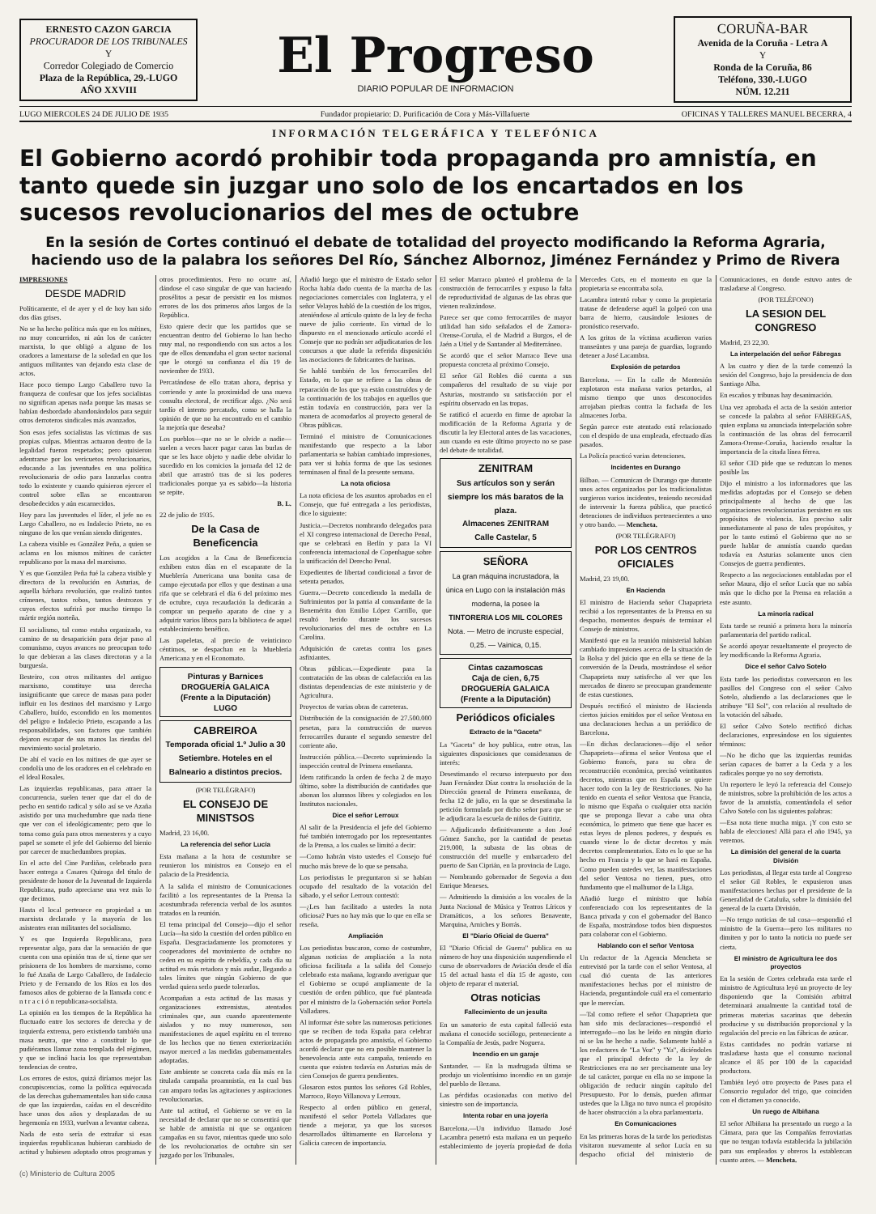ERNESTO CAZON GARCIA
PROCURADOR DE LOS TRIBUNALES
Y
Corredor Colegiado de Comercio
Plaza de la República, 29.-LUGO
AÑO XXVIII
El Progreso
DIARIO POPULAR DE INFORMACION
CORUÑA-BAR
Avenida de la Coruña - Letra A
Y
Ronda de la Coruña, 86
Teléfono, 330.-LUGO
NÚM. 12.211
LUGO MIERCOLES 24 DE JULIO DE 1935 Fundador propietario: D. Purificación de Cora y Más-Villafuerte OFICINAS Y TALLERES MANUEL BECERRA, 4
INFORMACIÓN TELGERÁFICA Y TELEFÓNICA
El Gobierno acordó prohibir toda propaganda pro amnistía, en tanto quede sin juzgar uno solo de los encartados en los sucesos revolucionarios del mes de octubre
En la sesión de Cortes continuó el debate de totalidad del proyecto modificando la Reforma Agraria, haciendo uso de la palabra los señores Del Río, Sánchez Albornoz, Jiménez Fernández y Primo de Rivera
IMPRESIONES
DESDE MADRID
Políticamente, el de ayer y el de hoy han sido dos días grises.
No se ha hecho política más que en los mítines, no muy concurridos, ni aún los de carácter marxista, lo que obligó a alguno de los oradores a lamentarse de la soledad en que los antiguos militantes van dejando esta clase de actos.
Hace poco tiempo Largo Caballero tuvo la franqueza de confesar que los jefes socialistas no significan apenas nada porque las masas se habían desbordado abandonándolos para seguir otros derroteros sindicales más avanzados.
Son esos jefes socialistas las víctimas de sus propias culpas. Mientras actuaron dentro de la legalidad fueron respetados; pero quisieron adentrarse por los vericuetos revolucionarios, educando a las juventudes en una política revolucionaria de odio para lanzarlas contra todo lo existente y cuando quisieron ejercer el control sobre ellas se encontraron desobedecidos y aún escarnecidos.
Hoy para las juventudes el líder, el jefe no es Largo Caballero, no es Indalecio Prieto, no es ninguno de los que venían siendo dirigentes.
La cabeza visible es González Peña, a quien se aclama en los mismos mítines de carácter republicano por la masa del marxismo.
Y es que González Peña fué la cabeza visible y directora de la revolución en Asturias, de aquella bárbara revolución, que realizó tantos crímenes, tantos robos, tantos destrozos y cuyos efectos sufrirá por mucho tiempo la mártir región norteña.
El socialismo, tal como estaba organizado, va camino de su desaparición para dejar paso al comunismo, cuyos avances no preocupan todo lo que debieran a las clases directoras y a la burguesía.
Besteiro, con otros militantes del antiguo marxismo, constituye una derecha insignificante que carece de masas para poder influir en los destinos del marxismo y Largo Caballero, huído, escondido en los momentos del peligro e Indalecio Prieto, escapando a las responsabilidades, son factores que también dejaron escapar de sus manos las riendas del movimiento social proletario.
De ahí el vacío en los mitines de que ayer se condolía uno de los oradores en el celebrado en el Ideal Rosales.
Las izquierdas republicanas, para atraer la concurrencia, suelen tener que dar el do de pecho en sentido radical y sólo así se ve Azaña asistido por una muchedumbre que nada tiene que ver con el ideológicamente; pero que lo toma como guía para otros menesteres y a cuyo papel se somete el jefe del Gobierno del bienio por carecer de muchedumbres propias.
En el acto del Cine Pardiñas, celebrado para hacer entrega a Casares Quiroga del título de presidente de honor de la Juventud de Izquierda Republicana, pudo apreciarse una vez más lo que decimos.
Hasta el local pertenece en propiedad a un marxista declarado y la mayoría de los asistentes eran militantes del socialismo.
Y es que Izquierda Republicana, para representar algo, para dar la sensación de que cuenta con una opinión tras de sí, tiene que ser prisionera de los hombres de marxismo, como lo fué Azaña de Largo Caballero, de Indalecio Prieto y de Fernando de los Ríos en los dos famosos años de gobierno de la llamada conc e n t r a c i ó n republicana-socialista.
La opinión en los tiempos de la República ha fluctuado entre los sectores de derecha y de izquierda extrema, pero existiendo también una masa neutra, que vino a constituir lo que pudiéramos llamar zona templada del régimen, y que se inclinó hacia los que representaban tendencias de centro.
Los errores de estos, quizá diríamos mejor las concupiscencias, como la política equivocada de las derechas gubernamentales han sido causa de que las izquierdas, caídas en el descrédito hace unos dos años y desplazadas de su hegemonía en 1933, vuelvan a levantar cabeza.
Nada de esto sería de extrañar si esas izquierdas republicanas hubieran cambiado de actitud y hubiesen adoptado otros programas y otros procedimientos. Pero no ocurre así, dándose el caso singular de que van haciendo prosélitos a pesar de persistir en los mismos errores de los dos primeros años largos de la República.
Esto quiere decir que los partidos que se encuentran dentro del Gobierno lo han hecho muy mal, no respondiendo con sus actos a los que de ellos demandaba el gran sector nacional que le otorgó su confianza el día 19 de noviembre de 1933.
Percatándose de ello tratan ahora, deprisa y corriendo y ante la proximidad de una nueva consulta electoral, de rectificar algo. ¿No será tardío el intento percatado, como se halla la opinión de que no ha encontrado en el cambio la mejoría que deseaba?
Los pueblos—que no se le olvide a nadie—suelen a veces hacer pagar caras las burlas de que se les hace objeto y nadie debe olvidar lo sucedido en los comicios la jornada del 12 de abril que arrastró tras de si los poderes tradicionales porque ya es sabido—la historia se repite.
B. L.
22 de julio de 1935.
De la Casa de Beneficencia
Los acogidos a la Casa de Beneficencia exhiben estos días en el escaparate de la Mueblería Americana una bonita casa de campo ejecutada por ellos y que destinan a una rifa que se celebrará el día 6 del próximo mes de octubre, cuya recaudación la dedicarán a comprar un pequeño aparato de cine y a adquirir varios libros para la biblioteca de aquel establecimiento benéfico.
Las papeletas, al precio de veinticinco céntimos, se despachan en la Mueblería Americana y en el Economato.
Pinturas y Barnices
DROGUERÍA GALAICA
(Frente a la Diputación)
LUGO
CABREIROA
Temporada oficial 1.º Julio a 30 Setiembre. Hoteles en el Balneario a distintos precios.
(POR TELÉGRAFO)
EL CONSEJO DE MINISTSOS
Madrid, 23 16,00.
La referencia del señor Lucía
Esta mañana a la hora de costumbre se reunieron los ministros en Consejo en el palacio de la Presidencia.
A la salida el ministro de Comunicaciones facilitó a los representantes de la Prensa la acostumbrada referencia verbal de los asuntos tratados en la reunión.
El tema principal del Consejo—dijo el señor Lucía—ha sido la cuestión del orden público en España. Desgraciadamente los promotores y cooperadores del movimiento de octubre no ceden en su espíritu de rebeldía, y cada día su actitud es más retadora y más audaz, llegando a tales límites que ningún Gobierno de que verdad quiera serlo puede tolerarlos.
Acompañan a esta actitud de las masas y organizaciones extremistas, atentados criminales que, aun cuando aparentemente aislados y no muy numerosos, son manifestaciones de aquel espíritu en el terreno de los hechos que no tienen exteriorización mayor merced a las medidas gubernamentales adoptadas.
Este ambiente se concreta cada día más en la titulada campaña proamnistía, en la cual bus can amparo todas las agitaciones y aspiraciones revolucionarias.
Ante tal actitud, el Gobierno se ve en la necesidad de declarar que no se consentirá que se hable de amnistía ni que se organicen campañas en su favor, mientras quede uno solo de los revolucionarios de octubre sin ser juzgado por los Tribunales.
Añadió luego que el ministro de Estado señor Rocha había dado cuenta de la marcha de las negociaciones comerciales con Inglaterra, y el señor Velayos habló de la cuestión de los trigos, ateniéndose al artículo quinto de la ley de fecha nueve de julio corriente. En virtud de lo dispuesto en el mencionado artículo acordó el Consejo que no podrán ser adjudicatarios de los concursos a que alude la referida disposición las asociaciones de fabricantes de harinas.
Se habló también de los ferrocarriles del Estado, en lo que se refiere a las obras de reparación de los que ya están construídos y de la continuación de los trabajos en aquellos que están todavía en construcción, para ver la manera de acomodarlos al proyecto general de Obras públicas.
Terminó el ministro de Comunicaciones manifestando que respecto a la labor parlamentaria se habían cambiado impresiones, para ver si había forma de que las sesiones terminasen al final de la presente semana.
La nota oficiosa
La nota oficiosa de los asuntos aprobados en el Consejo, que fué entregada a los periodistas, dice lo siguiente:
Justicia.—Decretos nombrando delegados para el XI congreso internacional de Derecho Penal, que se celebrará en Berlín y para la VI conferencia internacional de Copenhague sobre la unificación del Derecho Penal.
Expedientes de libertad condicional a favor de setenta penados.
Guerra.—Decreto concediendo la medalla de Sufrimientos por la patria al comandante de la Benemérita don Emilio López Carrillo, que resultó herido durante los sucesos revolucionarios del mes de octubre en La Carolina.
Adquisición de caretas contra los gases asfixiantes.
Obras públicas.—Expediente para la contratación de las obras de calefacción en las distintas dependencias de este ministerio y de Agricultura.
Proyectos de varias obras de carreteras.
Distribución de la consignación de 27.500.000 pesetas, para la construcción de nuevos ferrocarriles durante el segundo semestre del corriente año.
Instrucción pública.—Decreto suprimiendo la inspección central de Primera enseñanza.
Idem ratificando la orden de fecha 2 de mayo último, sobre la distribución de cantidades que abonan los alumnos libres y colegiados en los Institutos nacionales.
Dice el señor Lerroux
Al salir de la Presidencia el jefe del Gobierno fué también interrogado por los representantes de la Prensa, a los cuales se limitó a decir:
—Como habrán visto ustedes el Consejo fué mucho más breve de lo que se pensaba.
Los periodistas le preguntaron si se habían ocupado del resultado de la votación del sábado, y el señor Lerroux contestó:
—¿Les han facilitado a ustedes la nota oficiosa? Pues no hay más que lo que en ella se reseña.
Ampliación
Los periodistas buscaron, como de costumbre, algunas noticias de ampliación a la nota oficiosa facilitada a la salida del Consejo celebrado esta mañana, logrando averiguar que el Gobierno se ocupó ampliamente de la cuestión de orden público, que fué planteada por el ministro de la Gobernación señor Portela Valladares.
Al informar éste sobre las numerosas peticiones que se reciben de toda España para celebrar actos de propaganda pro amnistía, el Gobierno acordó declarar que no era posible mantener la benevolencia ante esta campaña, teniendo en cuenta que existen todavía en Asturias más de cien Consejos de guerra pendientes.
Glosaron estos puntos los señores Gil Robles, Marroco, Royo Villanova y Lerroux.
Respecto al orden público en general, manifestó el señor Portela Valladares que tiende a mejorar, ya que los sucesos desarrollados últimamente en Barcelona y Galicia carecen de importancia.
El señor Marraco planteó el problema de la construcción de ferrocarriles y expuso la falta de reproductividad de algunas de las obras que vienen realizándose.
Parece ser que como ferrocarriles de mayor utilidad han sido señalados el de Zamora-Orense-Coruña, el de Madrid a Burgos, el de Jaén a Utiel y de Santander al Mediterráneo.
Se acordó que el señor Marraco lleve una propuesta concreta al próximo Consejo.
El señor Gil Robles dió cuenta a sus compañeros del resultado de su viaje por Asturias, mostrando su satisfacción por el espíritu observado en las tropas.
Se ratificó el acuerdo en firme de aprobar la modificación de la Reforma Agraria y de discutir la ley Electoral antes de las vacaciones, aun cuando en este último proyecto no se pase del debate de totalidad.
ZENITRAM
Sus artículos son y serán siempre los más baratos de la plaza.
Almacenes ZENITRAM
Calle Castelar, 5
SEÑORA
La gran máquina incrustadora, la única en Lugo con la instalación más moderna, la posee la
TINTORERIA LOS MIL COLORES
Nota. — Metro de incruste especial, 0,25. — Vainica, 0,15.
Cintas cazamoscas
Caja de cien, 6,75
DROGUERÍA GALAICA
(Frente a la Diputación)
Periódicos oficiales
Extracto de la "Gaceta"
La "Gaceta" de hoy publica, entre otras, las siguientes disposiciones que consideramos de interés:
Desestimando el recurso interpuesto por don Juan Fernández Díaz contra la resolución de la Dirección general de Primera enseñanza, de fecha 12 de julio, en la que se desestimaba la petición formulada por dicho señor para que se le adjudicara la escuela de niños de Guitiriz.
— Adjudicando definitivamente a don José Gómez Sancho, por la cantidad de pesetas 219.000, la subasta de las obras de construcción del muelle y embarcadero del puerto de San Ciprián, en la provincia de Lugo.
— Nombrando gobernador de Segovia a don Enrique Meneses.
— Admitiendo la dimisión a los vocales de la Junta Nacional de Música y Teatros Líricos y Dramáticos, a los señores Benavente, Marquina, Arniches y Borrás.
El "Diario Oficial de Guerra"
El "Diario Oficial de Guerra" publica en su número de hoy una disposición suspendiendo el curso de observadores de Aviación desde el día 15 del actual hasta el día 15 de agosto, con objeto de reparar el material.
Otras noticias
Fallecimiento de un jesuíta
En un sanatorio de esta capital falleció esta mañana el conocido sociólogo, perteneciente a la Compañía de Jesús, padre Noguera.
Incendio en un garaje
Santander. — En la madrugada última se produjo un violentísimo incendio en un garaje del pueblo de Bezana.
Las pérdidas ocasionadas con motivo del siniestro son de importancia.
Intenta robar en una joyería
Barcelona.—Un individuo llamado José Lacambra penetró esta mañana en un pequeño establecimiento de joyería propiedad de doña Mercedes Cots, en el momento en que la propietaria se encontraba sola.
Lacambra intentó robar y como la propietaria tratase de defenderse aquél la golpeó con una barra de hierro, causándole lesiones de pronóstico reservado.
A los gritos de la víctima acudieron varios transeúntes y una pareja de guardias, logrando detener a José Lacambra.
Explosión de petardos
Barcelona. — En la calle de Montesión explotaron esta mañana varios petardos, al mismo tiempo que unos desconocidos arrojaban piedras contra la fachada de los almacenes Jorba.
Según parece este atentado está relacionado con el despido de una empleada, efectuado días pasados.
La Policía practicó varias detenciones.
Incidentes en Durango
Bilbao. — Comunican de Durango que durante unos actos organizados por los tradicionalistas surgieron varios incidentes, teniendo necesidad de intervenir la fuerza pública, que practicó detenciones de individuos pertenecientes a uno y otro bando. — Mencheta.
(POR TELÉGRAFO)
POR LOS CENTROS OFICIALES
Madrid, 23 19,00.
En Hacienda
El ministro de Hacienda señor Chapaprieta recibió a los representantes de la Prensa en su despacho, momentos después de terminar el Consejo de ministros.
Manifestó que en la reunión ministerial habían cambiado impresiones acerca de la situación de la Bolsa y del juicio que en ella se tiene de la conversión de la Deuda, mostrándose el señor Chapaprieta muy satisfecho al ver que los mercados de dinero se preocupan grandemente de estas cuestiones.
Después rectificó el ministro de Hacienda ciertos juicios emitidos por el señor Ventosa en una declaraciones hechas a un periódico de Barcelona.
—En dichas declaraciones—dijo el señor Chapaprieta—afirma el señor Ventosa que el Gobierno francés, para su obra de reconstrucción económica, precisó veintitantos decretos, mientras que en España se quiere hacer todo con la ley de Restricciones. No ha tenido en cuenta el señor Ventosa que Francia, lo mismo que España o cualquier otra nación que se proponga llevar a cabo una obra económica, lo primero que tiene que hacer es estas leyes de plenos poderes, y después es cuando viene lo de dictar decretos y más decretos complementarios. Esto es lo que se ha hecho en Francia y lo que se hará en España. Como pueden ustedes ver, las manifestaciones del señor Ventosa no tienen, pues, otro fundamento que el malhumor de la Lliga.
Añadió luego el ministro que había conferenciado con los representantes de la Banca privada y con el gobernador del Banco de España, mostrándose todos bien dispuestos para colaborar con el Gobierno.
Hablando con el señor Ventosa
Un redactor de la Agencia Mencheta se entrevistó por la tarde con el señor Ventosa, al cual dió cuenta de las anteriores manifestaciones hechas por el ministro de Hacienda, preguntándole cuál era el comentario que le merecían.
—Tal como refiere el señor Chapaprieta que han sido mis declaraciones—respondió el interrogado—no las he leído en ningún diario ni se las he hecho a nadie. Solamente hablé a los redactores de "La Voz" y "Ya", diciéndoles que el principal defecto de la ley de Restricciones era no ser precisamente una ley de tal carácter, porque en ella no se impone la obligación de reducir ningún capítulo del Presupuesto. Por lo demás, pueden afirmar ustedes que la Lliga no tuvo nunca el propósito de hacer obstrucción a la obra parlamentaria.
En Comunicaciones
En las primeras horas de la tarde los periodistas visitaron nuevamente al señor Lucía en su despacho oficial del ministerio de Comunicaciones, en donde estuvo antes de trasladarse al Congreso.
(POR TELÉFONO)
LA SESION DEL CONGRESO
Madrid, 23 22,30.
La interpelación del señor Fábregas
A las cuatro y diez de la tarde comenzó la sesión del Congreso, bajo la presidencia de don Santiago Alba.
En escaños y tribunas hay desanimación.
Una vez aprobada el acta de la sesión anterior se concede la palabra al señor FABREGAS, quien explana su anunciada interpelación sobre la continuación de las obras del ferrocarril Zamora-Orense-Coruña, haciendo resaltar la importancia de la citada línea férrea.
El señor CID pide que se reduzcan lo menos posible las
Dijo el ministro a los informadores que las medidas adoptadas por el Consejo se deben principalmente al hecho de que las organizaciones revolucionarias persisten en sus propósitos de violencia. Era preciso salir inmediatamente al paso de tales propósitos, y por lo tanto estimó el Gobierno que no se puede hablar de amnistía cuando quedan todavía en Asturias solamente unos cien Consejos de guerra pendientes.
Respecto a las negociaciones entabladas por el señor Maura, dijo el señor Lucía que no sabía más que lo dicho por la Prensa en relación a este asunto.
La minoría radical
Esta tarde se reunió a primera hora la minoría parlamentaria del partido radical.
Se acordó apoyar resueltamente el proyecto de ley modificando la Reforma Agraria.
Dice el señor Calvo Sotelo
Esta tarde los periodistas conversaron en los pasillos del Congreso con el señor Calvo Sotelo, aludiendo a las declaraciones que le atribuye "El Sol", con relación al resultado de la votación del sábado.
El señor Calvo Sotelo rectificó dichas declaraciones, expresándose en los siguientes términos:
—No he dicho que las izquierdas reunidas serían capaces de barrer a la Ceda y a los radicales porque yo no soy derrotista.
Un reportero le leyó la referencia del Consejo de ministros, sobre la prohibición de los actos a favor de la amnistía, comentándola el señor Calvo Sotelo con las siguientes palabras:
—Esa nota tiene mucha miga. ¡Y con esto se habla de elecciones! Allá para el año 1945, ya veremos.
La dimisión del general de la cuarta División
Los periodistas, al llegar esta tarde al Congreso el señor Gil Robles, le expusieron unas manifestaciones hechas por el presidente de la Generalidad de Cataluña, sobre la dimisión del general de la cuarta División.
—No tengo noticias de tal cosa—respondió el ministro de la Guerra—pero los militares no dimiten y por lo tanto la noticia no puede ser cierta.
El ministro de Agricultura lee dos proyectos
En la sesión de Cortes celebrada esta tarde el ministro de Agricultura leyó un proyecto de ley disponiendo que la Comisión arbitral determinará anualmente la cantidad total de primeras materias sacarinas que deberán producirse y su distribución proporcional y la regulación del precio en las fábricas de azúcar.
Estas cantidades no podrán variarse ni trasladarse hasta que el consumo nacional alcance el 85 por 100 de la capacidad productora.
También leyó otro proyecto de Pases para el Consorcio regulador del trigo, que coinciden con el dictamen ya conocido.
Un ruego de Albiñana
El señor Albiñana ha presentado un ruego a la Cámara, para que las Compañías ferroviarias que no tengan todavía establecida la jubilación para sus empleados y obreros la establezcan cuanto antes. — Mencheta.
(c) Ministerio de Cultura 2005